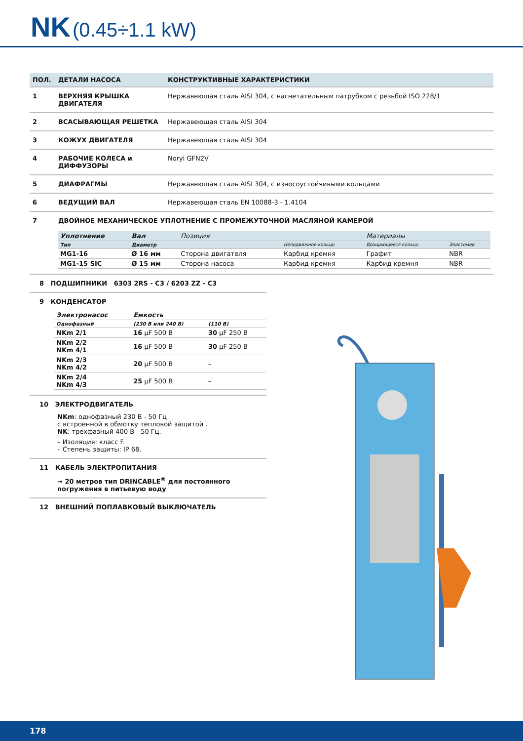NK (0.45÷1.1 kW)
| ПОЛ. | ДЕТАЛИ НАСОСА | КОНСТРУКТИВНЫЕ ХАРАКТЕРИСТИКИ |
| --- | --- | --- |
| 1 | ВЕРХНЯЯ КРЫШКА ДВИГАТЕЛЯ | Нержавеющая сталь AISI 304, с нагнетательным патрубком с резьбой ISO 228/1 |
| 2 | ВСАСЫВАЮЩАЯ РЕШЕТКА | Нержавеющая сталь AISI 304 |
| 3 | КОЖУХ ДВИГАТЕЛЯ | Нержавеющая сталь AISI 304 |
| 4 | РАБОЧИЕ КОЛЕСА и ДИФФУЗОРЫ | Noryl GFN2V |
| 5 | ДИАФРАГМЫ | Нержавеющая сталь AISI 304, с износоустойчивыми кольцами |
| 6 | ВЕДУЩИЙ ВАЛ | Нержавеющая сталь EN 10088-3 - 1.4104 |
| 7 | ДВОЙНОЕ МЕХАНИЧЕСКОЕ УПЛОТНЕНИЕ С ПРОМЕЖУТОЧНОЙ МАСЛЯНОЙ КАМЕРОЙ / Уплотнение / Вал / Позиция / / Материалы / / / --- / --- / --- / --- / --- / --- / / Тип / Диаметр / / Неподвижное кольцо / Вращающееся кольцо / Эластомер / / MG1-16 / Ø 16 мм / Сторона двигателя / Карбид кремня / Графит / NBR / / MG1-15 SIC / Ø 15 мм / Сторона насоса / Карбид кремня / Карбид кремня / NBR / | |
8 ПОДШИПНИКИ 6303 2RS - C3 / 6203 ZZ - C3
9 КОНДЕНСАТОР
| Электронасос | Емкость | |
| --- | --- | --- |
| Однофазный | (230 В или 240 В) | (110 В) |
| NKm 2/1 | 16 µF 500 В | 30 µF 250 В |
| NKm 2/2 NKm 4/1 | 16 µF 500 В | 30 µF 250 В |
| NKm 2/3 NKm 4/2 | 20 µF 500 В | – |
| NKm 2/4 NKm 4/3 | 25 µF 500 В | – |
10 ЭЛЕКТРОДВИГАТЕЛЬ
NKm: однофазный 230 В - 50 Гц
с встроенной в обмотку тепловой защитой .
NK: трехфазный 400 В - 50 Гц.
– Изоляция: класс F.
– Степень защиты: IP 68.
11 КАБЕЛЬ ЭЛЕКТРОПИТАНИЯ
➟ 20 метров тип DRINCABLE<sup>®</sup> для постоянного погружения в питьевую воду
12 ВНЕШНИЙ ПОПЛАВКОВЫЙ ВЫКЛЮЧАТЕЛЬ
178